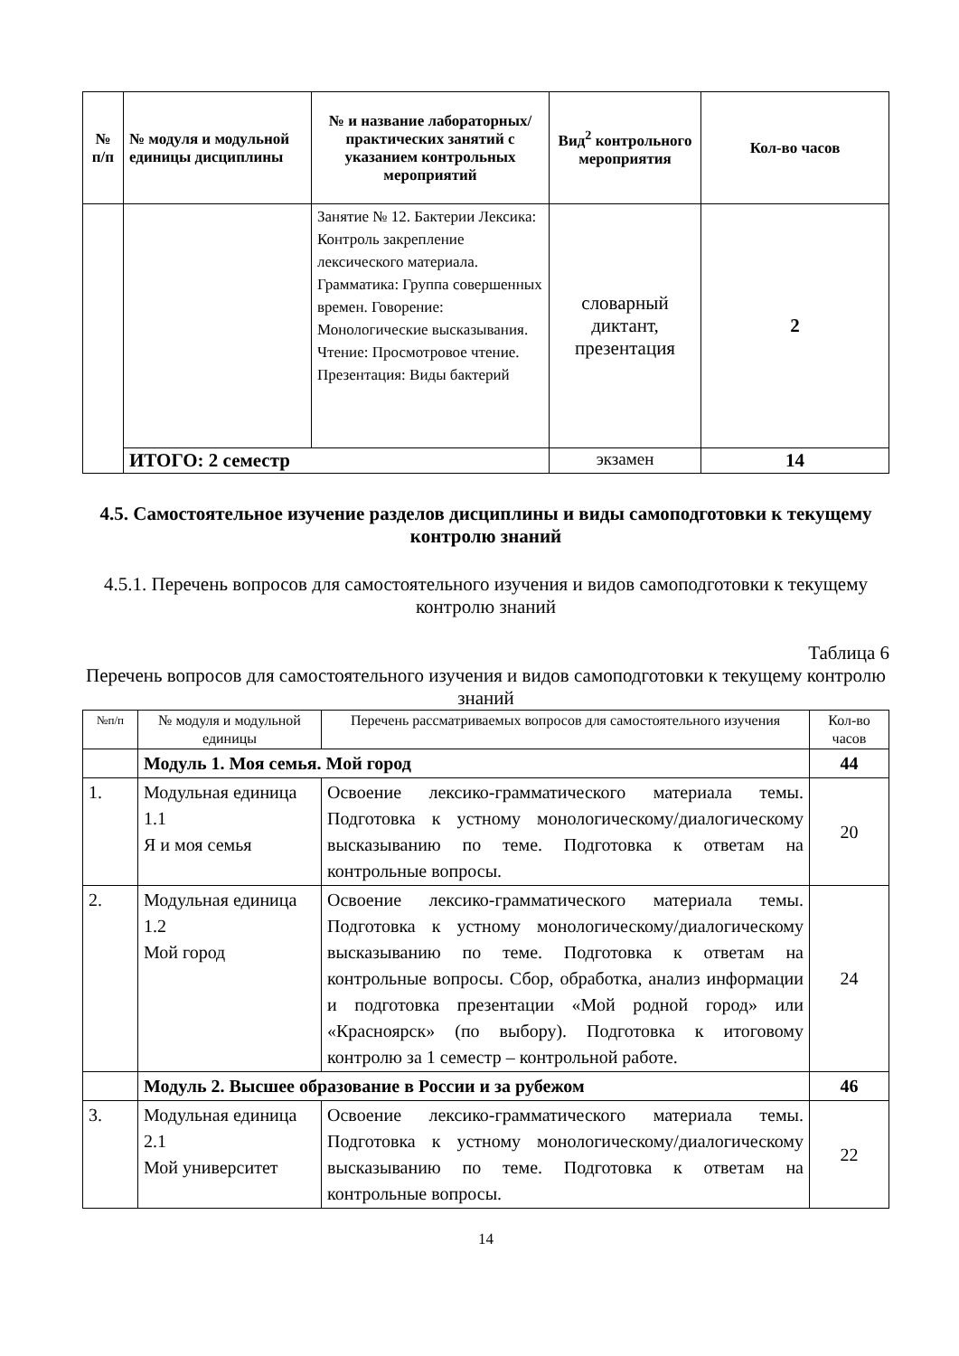| № п/п | № модуля и модульной единицы дисциплины | № и название лабораторных/ практических занятий с указанием контрольных мероприятий | Вид<sup>2</sup> контрольного мероприятия | Кол-во часов |
| --- | --- | --- | --- | --- |
| | | Занятие № 12. Бактерии Лексика: Контроль закрепление лексического материала. Грамматика: Группа совершенных времен. Говорение: Монологические высказывания. Чтение: Просмотровое чтение. Презентация: Виды бактерий | словарный диктант, презентация | 2 |
| | ИТОГО: 2 семестр | | экзамен | 14 |
4.5. Самостоятельное изучение разделов дисциплины и виды самоподготовки к текущему контролю знаний
4.5.1. Перечень вопросов для самостоятельного изучения и видов самоподготовки к текущему контролю знаний
Таблица 6
Перечень вопросов для самостоятельного изучения и видов самоподготовки к текущему контролю знаний
| №п/п | № модуля и модульной единицы | Перечень рассматриваемых вопросов для самостоятельного изучения | Кол-во часов |
| --- | --- | --- | --- |
| | Модуль 1. Моя семья. Мой город | | 44 |
| 1. | Модульная единица 1.1 Я и моя семья | Освоение лексико-грамматического материала темы. Подготовка к устному монологическому/диалогическому высказыванию по теме. Подготовка к ответам на контрольные вопросы. | 20 |
| 2. | Модульная единица 1.2 Мой город | Освоение лексико-грамматического материала темы. Подготовка к устному монологическому/диалогическому высказыванию по теме. Подготовка к ответам на контрольные вопросы. Сбор, обработка, анализ информации и подготовка презентации «Мой родной город» или «Красноярск» (по выбору). Подготовка к итоговому контролю за 1 семестр – контрольной работе. | 24 |
| | Модуль 2. Высшее образование в России и за рубежом | | 46 |
| 3. | Модульная единица 2.1 Мой университет | Освоение лексико-грамматического материала темы. Подготовка к устному монологическому/диалогическому высказыванию по теме. Подготовка к ответам на контрольные вопросы. | 22 |
14